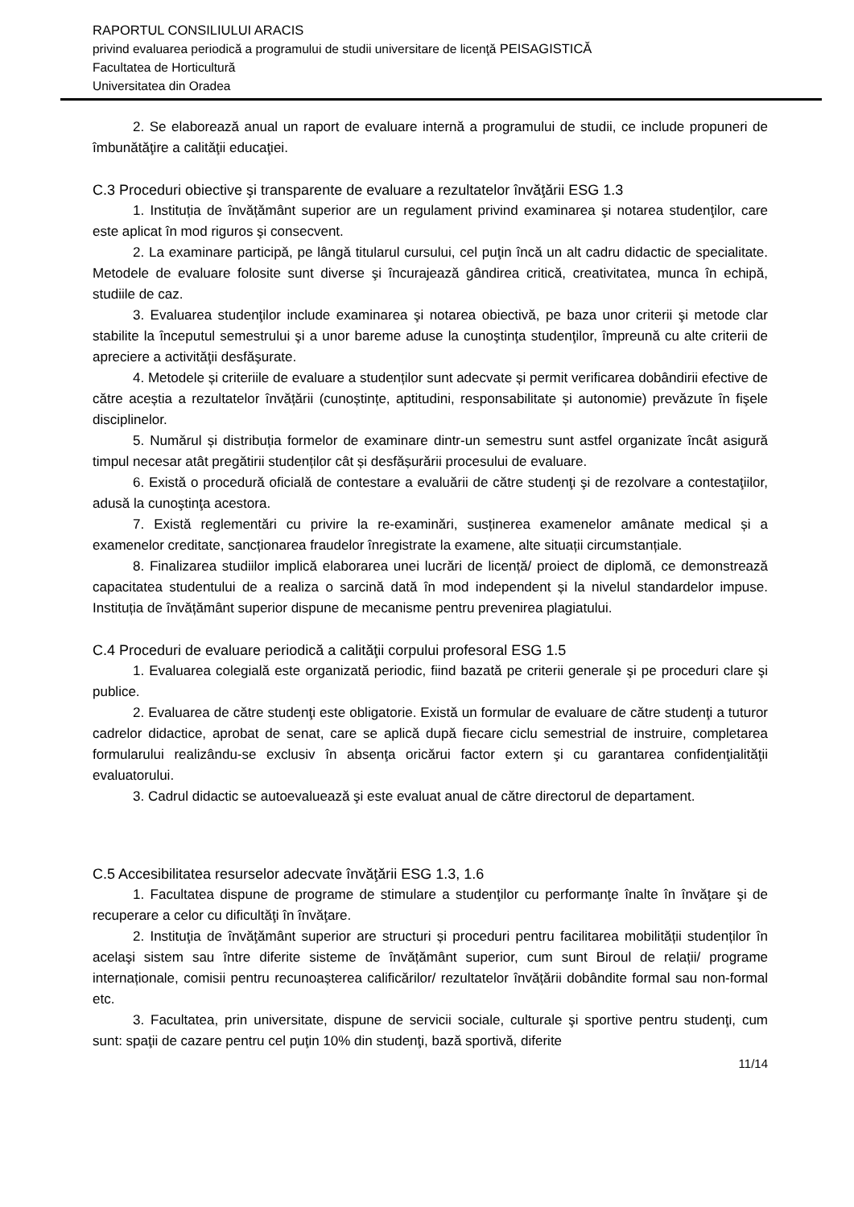RAPORTUL CONSILIULUI ARACIS
privind evaluarea periodică a programului de studii universitare de licenţă PEISAGISTICĂ
Facultatea de Horticultură
Universitatea din Oradea
2. Se elaborează anual un raport de evaluare internă a programului de studii, ce include propuneri de îmbunătăţire a calităţii educaţiei.
C.3 Proceduri obiective şi transparente de evaluare a rezultatelor învăţării ESG 1.3
1. Instituția de învățământ superior are un regulament privind examinarea şi notarea studenţilor, care este aplicat în mod riguros şi consecvent.
2. La examinare participă, pe lângă titularul cursului, cel puţin încă un alt cadru didactic de specialitate. Metodele de evaluare folosite sunt diverse şi încurajează gândirea critică, creativitatea, munca în echipă, studiile de caz.
3. Evaluarea studenţilor include examinarea şi notarea obiectivă, pe baza unor criterii şi metode clar stabilite la începutul semestrului şi a unor bareme aduse la cunoştinţa studenţilor, împreună cu alte criterii de apreciere a activităţii desfăşurate.
4. Metodele și criteriile de evaluare a studenților sunt adecvate și permit verificarea dobândirii efective de către aceștia a rezultatelor învățării (cunoștințe, aptitudini, responsabilitate și autonomie) prevăzute în fişele disciplinelor.
5. Numărul și distribuția formelor de examinare dintr-un semestru sunt astfel organizate încât asigură timpul necesar atât pregătirii studenților cât și desfășurării procesului de evaluare.
6. Există o procedură oficială de contestare a evaluării de către studenţi şi de rezolvare a contestaţiilor, adusă la cunoştinţa acestora.
7. Există reglementări cu privire la re-examinări, susținerea examenelor amânate medical și a examenelor creditate, sancționarea fraudelor înregistrate la examene, alte situații circumstanțiale.
8. Finalizarea studiilor implică elaborarea unei lucrări de licență/ proiect de diplomă, ce demonstrează capacitatea studentului de a realiza o sarcină dată în mod independent și la nivelul standardelor impuse. Instituția de învățământ superior dispune de mecanisme pentru prevenirea plagiatului.
C.4 Proceduri de evaluare periodică a calităţii corpului profesoral ESG 1.5
1. Evaluarea colegială este organizată periodic, fiind bazată pe criterii generale şi pe proceduri clare şi publice.
2. Evaluarea de către studenţi este obligatorie. Există un formular de evaluare de către studenţi a tuturor cadrelor didactice, aprobat de senat, care se aplică după fiecare ciclu semestrial de instruire, completarea formularului realizându-se exclusiv în absenţa oricărui factor extern şi cu garantarea confidenţialităţii evaluatorului.
3. Cadrul didactic se autoevaluează şi este evaluat anual de către directorul de departament.
C.5 Accesibilitatea resurselor adecvate învăţării ESG 1.3, 1.6
1. Facultatea dispune de programe de stimulare a studenţilor cu performanţe înalte în învăţare şi de recuperare a celor cu dificultăţi în învăţare.
2. Instituţia de învăţământ superior are structuri și proceduri pentru facilitarea mobilității studenților în acelaşi sistem sau între diferite sisteme de învățământ superior, cum sunt Biroul de relații/ programe internaționale, comisii pentru recunoașterea calificărilor/ rezultatelor învățării dobândite formal sau non-formal etc.
3. Facultatea, prin universitate, dispune de servicii sociale, culturale şi sportive pentru studenţi, cum sunt: spaţii de cazare pentru cel puţin 10% din studenţi, bază sportivă, diferite
11/14